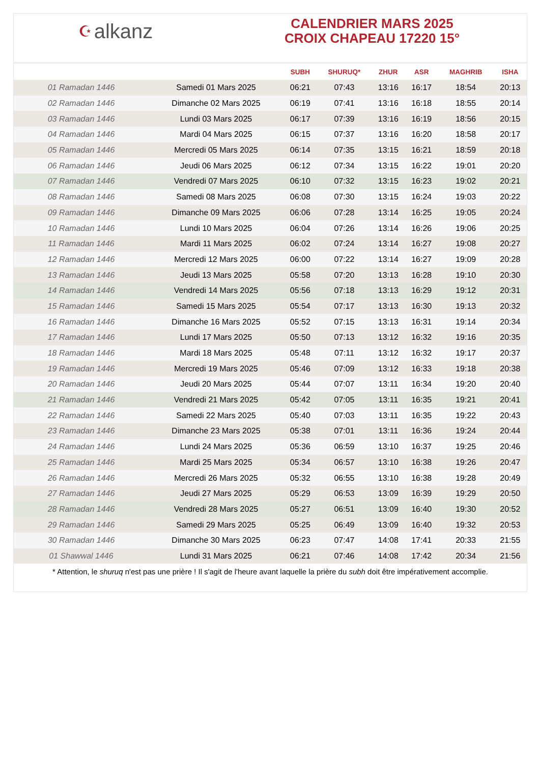☪ alkanz
CALENDRIER MARS 2025
CROIX CHAPEAU 17220 15°
| | | SUBH | SHURUQ* | ZHUR | ASR | MAGHRIB | ISHA |
| --- | --- | --- | --- | --- | --- | --- | --- |
| 01 Ramadan 1446 | Samedi 01 Mars 2025 | 06:21 | 07:43 | 13:16 | 16:17 | 18:54 | 20:13 |
| 02 Ramadan 1446 | Dimanche 02 Mars 2025 | 06:19 | 07:41 | 13:16 | 16:18 | 18:55 | 20:14 |
| 03 Ramadan 1446 | Lundi 03 Mars 2025 | 06:17 | 07:39 | 13:16 | 16:19 | 18:56 | 20:15 |
| 04 Ramadan 1446 | Mardi 04 Mars 2025 | 06:15 | 07:37 | 13:16 | 16:20 | 18:58 | 20:17 |
| 05 Ramadan 1446 | Mercredi 05 Mars 2025 | 06:14 | 07:35 | 13:15 | 16:21 | 18:59 | 20:18 |
| 06 Ramadan 1446 | Jeudi 06 Mars 2025 | 06:12 | 07:34 | 13:15 | 16:22 | 19:01 | 20:20 |
| 07 Ramadan 1446 | Vendredi 07 Mars 2025 | 06:10 | 07:32 | 13:15 | 16:23 | 19:02 | 20:21 |
| 08 Ramadan 1446 | Samedi 08 Mars 2025 | 06:08 | 07:30 | 13:15 | 16:24 | 19:03 | 20:22 |
| 09 Ramadan 1446 | Dimanche 09 Mars 2025 | 06:06 | 07:28 | 13:14 | 16:25 | 19:05 | 20:24 |
| 10 Ramadan 1446 | Lundi 10 Mars 2025 | 06:04 | 07:26 | 13:14 | 16:26 | 19:06 | 20:25 |
| 11 Ramadan 1446 | Mardi 11 Mars 2025 | 06:02 | 07:24 | 13:14 | 16:27 | 19:08 | 20:27 |
| 12 Ramadan 1446 | Mercredi 12 Mars 2025 | 06:00 | 07:22 | 13:14 | 16:27 | 19:09 | 20:28 |
| 13 Ramadan 1446 | Jeudi 13 Mars 2025 | 05:58 | 07:20 | 13:13 | 16:28 | 19:10 | 20:30 |
| 14 Ramadan 1446 | Vendredi 14 Mars 2025 | 05:56 | 07:18 | 13:13 | 16:29 | 19:12 | 20:31 |
| 15 Ramadan 1446 | Samedi 15 Mars 2025 | 05:54 | 07:17 | 13:13 | 16:30 | 19:13 | 20:32 |
| 16 Ramadan 1446 | Dimanche 16 Mars 2025 | 05:52 | 07:15 | 13:13 | 16:31 | 19:14 | 20:34 |
| 17 Ramadan 1446 | Lundi 17 Mars 2025 | 05:50 | 07:13 | 13:12 | 16:32 | 19:16 | 20:35 |
| 18 Ramadan 1446 | Mardi 18 Mars 2025 | 05:48 | 07:11 | 13:12 | 16:32 | 19:17 | 20:37 |
| 19 Ramadan 1446 | Mercredi 19 Mars 2025 | 05:46 | 07:09 | 13:12 | 16:33 | 19:18 | 20:38 |
| 20 Ramadan 1446 | Jeudi 20 Mars 2025 | 05:44 | 07:07 | 13:11 | 16:34 | 19:20 | 20:40 |
| 21 Ramadan 1446 | Vendredi 21 Mars 2025 | 05:42 | 07:05 | 13:11 | 16:35 | 19:21 | 20:41 |
| 22 Ramadan 1446 | Samedi 22 Mars 2025 | 05:40 | 07:03 | 13:11 | 16:35 | 19:22 | 20:43 |
| 23 Ramadan 1446 | Dimanche 23 Mars 2025 | 05:38 | 07:01 | 13:11 | 16:36 | 19:24 | 20:44 |
| 24 Ramadan 1446 | Lundi 24 Mars 2025 | 05:36 | 06:59 | 13:10 | 16:37 | 19:25 | 20:46 |
| 25 Ramadan 1446 | Mardi 25 Mars 2025 | 05:34 | 06:57 | 13:10 | 16:38 | 19:26 | 20:47 |
| 26 Ramadan 1446 | Mercredi 26 Mars 2025 | 05:32 | 06:55 | 13:10 | 16:38 | 19:28 | 20:49 |
| 27 Ramadan 1446 | Jeudi 27 Mars 2025 | 05:29 | 06:53 | 13:09 | 16:39 | 19:29 | 20:50 |
| 28 Ramadan 1446 | Vendredi 28 Mars 2025 | 05:27 | 06:51 | 13:09 | 16:40 | 19:30 | 20:52 |
| 29 Ramadan 1446 | Samedi 29 Mars 2025 | 05:25 | 06:49 | 13:09 | 16:40 | 19:32 | 20:53 |
| 30 Ramadan 1446 | Dimanche 30 Mars 2025 | 06:23 | 07:47 | 14:08 | 17:41 | 20:33 | 21:55 |
| 01 Shawwal 1446 | Lundi 31 Mars 2025 | 06:21 | 07:46 | 14:08 | 17:42 | 20:34 | 21:56 |
* Attention, le shuruq n'est pas une prière ! Il s'agit de l'heure avant laquelle la prière du subh doit être impérativement accomplie.